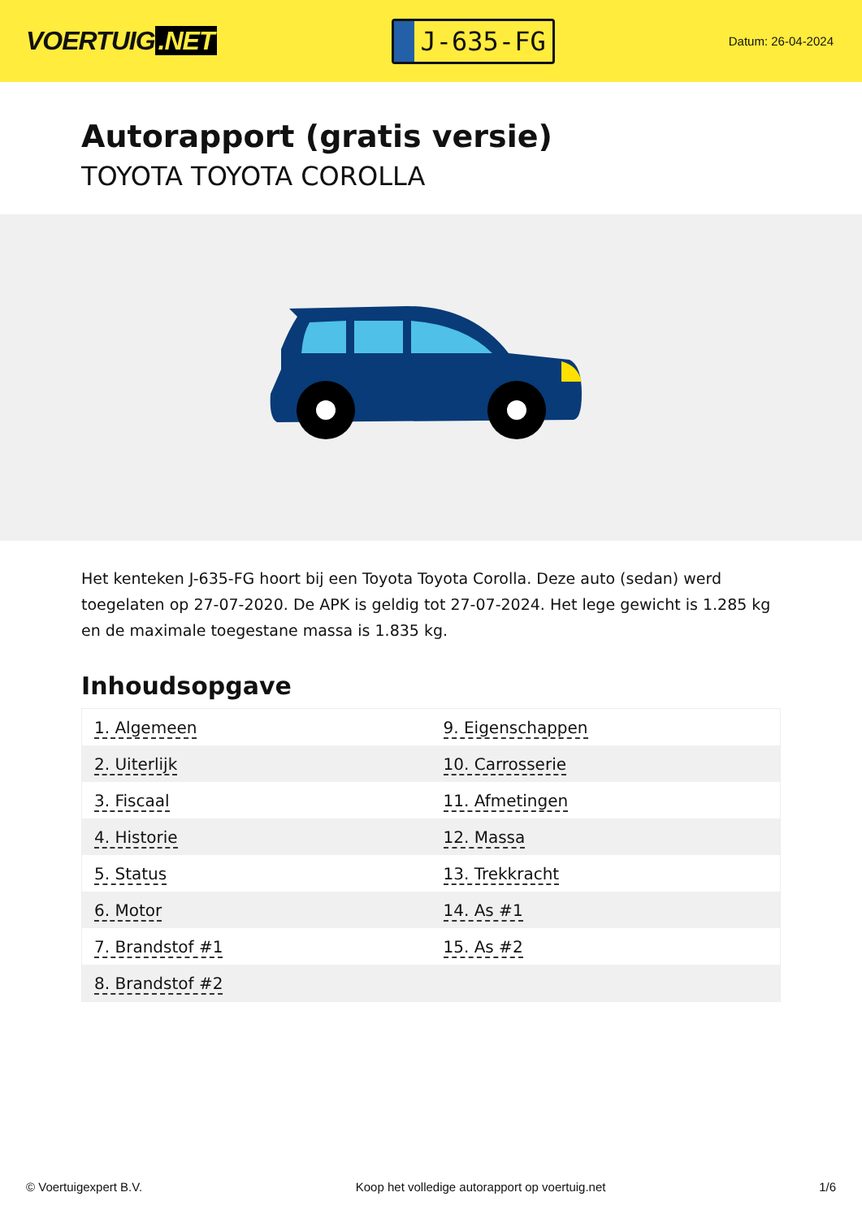VOERTUIG.NET
J-635-FG
Datum: 26-04-2024
Autorapport (gratis versie)
TOYOTA TOYOTA COROLLA
Het kenteken J-635-FG hoort bij een Toyota Toyota Corolla. Deze auto (sedan) werd toegelaten op 27-07-2020. De APK is geldig tot 27-07-2024. Het lege gewicht is 1.285 kg en de maximale toegestane massa is 1.835 kg.
Inhoudsopgave
| 1. Algemeen | 9. Eigenschappen |
| 2. Uiterlijk | 10. Carrosserie |
| 3. Fiscaal | 11. Afmetingen |
| 4. Historie | 12. Massa |
| 5. Status | 13. Trekkracht |
| 6. Motor | 14. As #1 |
| 7. Brandstof #1 | 15. As #2 |
| 8. Brandstof #2 | |
© Voertuigexpert B.V. Koop het volledige autorapport op voertuig.net 1/6